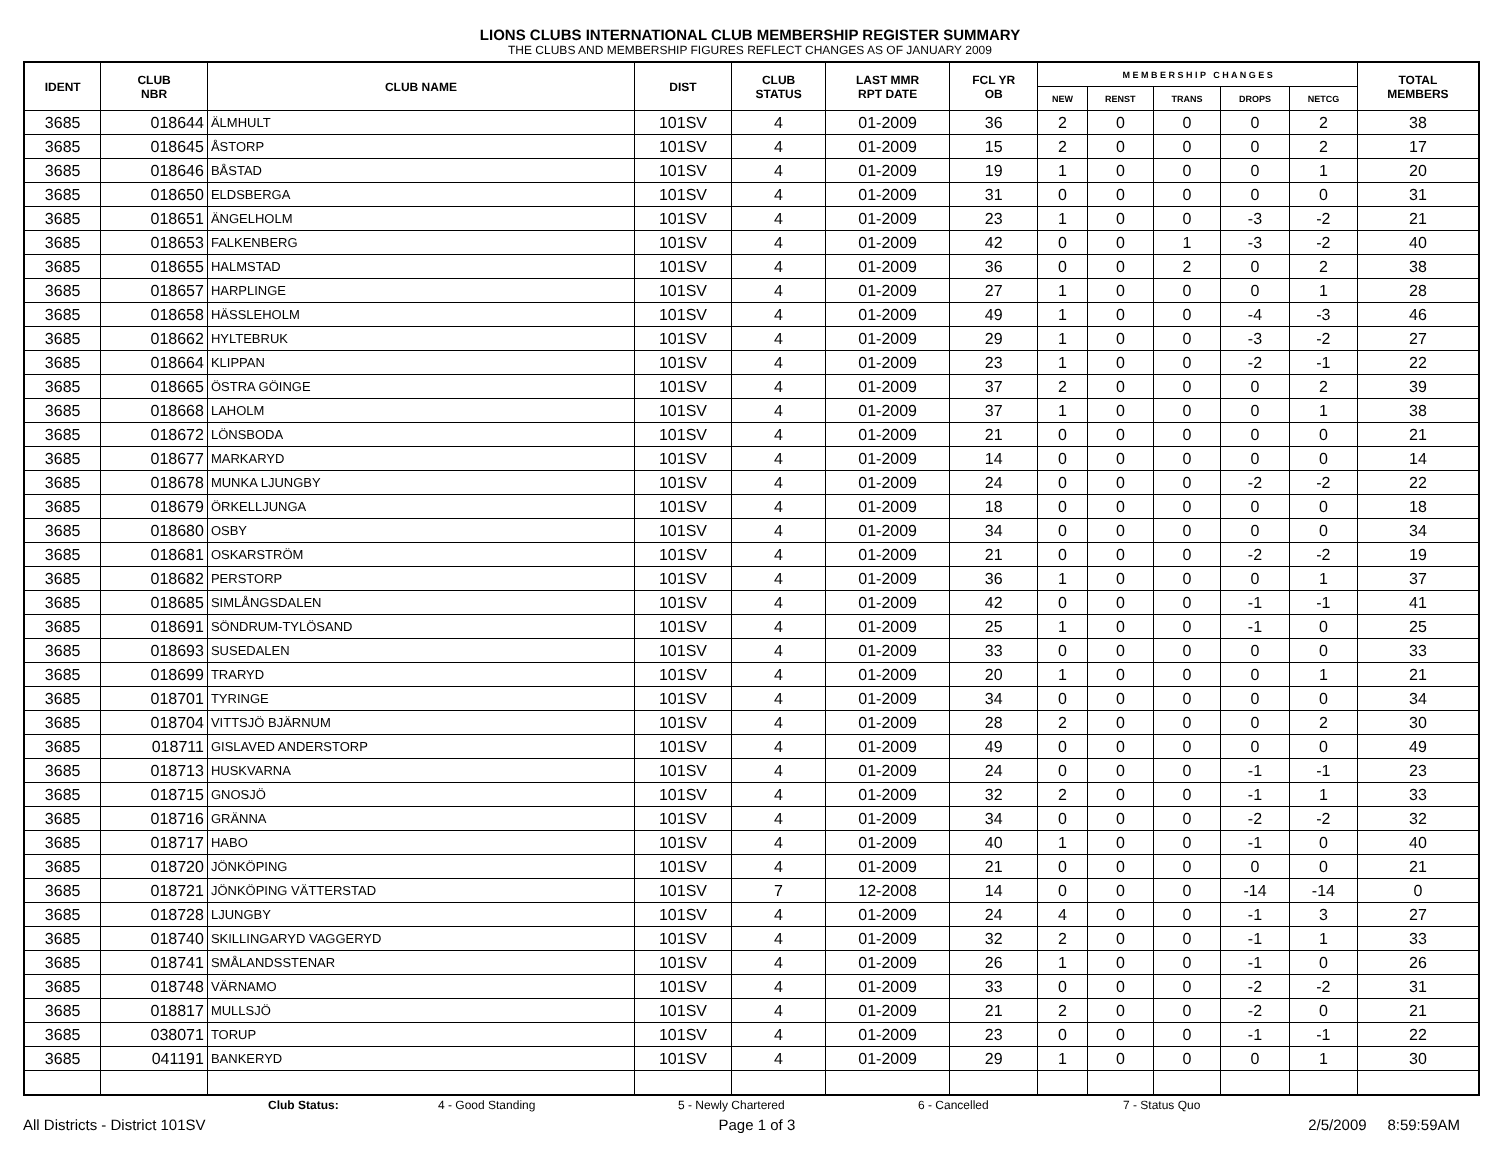LIONS CLUBS INTERNATIONAL CLUB MEMBERSHIP REGISTER SUMMARY
THE CLUBS AND MEMBERSHIP FIGURES REFLECT CHANGES AS OF JANUARY 2009
| IDENT | CLUB NBR | CLUB NAME | DIST | CLUB STATUS | LAST MMR RPT DATE | FCL YR OB | M E M B E R S H I P C H A N G E S | | | | | TOTAL MEMBERS |
| --- | --- | --- | --- | --- | --- | --- | --- | --- | --- | --- | --- | --- |
| | | | | | | | NEW | RENST | TRANS | DROPS | NETCG | |
| 3685 | 018644 | ÄLMHULT | 101SV | 4 | 01-2009 | 36 | 2 | 0 | 0 | 0 | 2 | 38 |
| 3685 | 018645 | ÅSTORP | 101SV | 4 | 01-2009 | 15 | 2 | 0 | 0 | 0 | 2 | 17 |
| 3685 | 018646 | BÅSTAD | 101SV | 4 | 01-2009 | 19 | 1 | 0 | 0 | 0 | 1 | 20 |
| 3685 | 018650 | ELDSBERGA | 101SV | 4 | 01-2009 | 31 | 0 | 0 | 0 | 0 | 0 | 31 |
| 3685 | 018651 | ÄNGELHOLM | 101SV | 4 | 01-2009 | 23 | 1 | 0 | 0 | -3 | -2 | 21 |
| 3685 | 018653 | FALKENBERG | 101SV | 4 | 01-2009 | 42 | 0 | 0 | 1 | -3 | -2 | 40 |
| 3685 | 018655 | HALMSTAD | 101SV | 4 | 01-2009 | 36 | 0 | 0 | 2 | 0 | 2 | 38 |
| 3685 | 018657 | HARPLINGE | 101SV | 4 | 01-2009 | 27 | 1 | 0 | 0 | 0 | 1 | 28 |
| 3685 | 018658 | HÄSSLEHOLM | 101SV | 4 | 01-2009 | 49 | 1 | 0 | 0 | -4 | -3 | 46 |
| 3685 | 018662 | HYLTEBRUK | 101SV | 4 | 01-2009 | 29 | 1 | 0 | 0 | -3 | -2 | 27 |
| 3685 | 018664 | KLIPPAN | 101SV | 4 | 01-2009 | 23 | 1 | 0 | 0 | -2 | -1 | 22 |
| 3685 | 018665 | ÖSTRA GÖINGE | 101SV | 4 | 01-2009 | 37 | 2 | 0 | 0 | 0 | 2 | 39 |
| 3685 | 018668 | LAHOLM | 101SV | 4 | 01-2009 | 37 | 1 | 0 | 0 | 0 | 1 | 38 |
| 3685 | 018672 | LÖNSBODA | 101SV | 4 | 01-2009 | 21 | 0 | 0 | 0 | 0 | 0 | 21 |
| 3685 | 018677 | MARKARYD | 101SV | 4 | 01-2009 | 14 | 0 | 0 | 0 | 0 | 0 | 14 |
| 3685 | 018678 | MUNKA LJUNGBY | 101SV | 4 | 01-2009 | 24 | 0 | 0 | 0 | -2 | -2 | 22 |
| 3685 | 018679 | ÖRKELLJUNGA | 101SV | 4 | 01-2009 | 18 | 0 | 0 | 0 | 0 | 0 | 18 |
| 3685 | 018680 | OSBY | 101SV | 4 | 01-2009 | 34 | 0 | 0 | 0 | 0 | 0 | 34 |
| 3685 | 018681 | OSKARSTRÖM | 101SV | 4 | 01-2009 | 21 | 0 | 0 | 0 | -2 | -2 | 19 |
| 3685 | 018682 | PERSTORP | 101SV | 4 | 01-2009 | 36 | 1 | 0 | 0 | 0 | 1 | 37 |
| 3685 | 018685 | SIMLÅNGSDALEN | 101SV | 4 | 01-2009 | 42 | 0 | 0 | 0 | -1 | -1 | 41 |
| 3685 | 018691 | SÖNDRUM-TYLÖSAND | 101SV | 4 | 01-2009 | 25 | 1 | 0 | 0 | -1 | 0 | 25 |
| 3685 | 018693 | SUSEDALEN | 101SV | 4 | 01-2009 | 33 | 0 | 0 | 0 | 0 | 0 | 33 |
| 3685 | 018699 | TRARYD | 101SV | 4 | 01-2009 | 20 | 1 | 0 | 0 | 0 | 1 | 21 |
| 3685 | 018701 | TYRINGE | 101SV | 4 | 01-2009 | 34 | 0 | 0 | 0 | 0 | 0 | 34 |
| 3685 | 018704 | VITTSJÖ BJÄRNUM | 101SV | 4 | 01-2009 | 28 | 2 | 0 | 0 | 0 | 2 | 30 |
| 3685 | 018711 | GISLAVED ANDERSTORP | 101SV | 4 | 01-2009 | 49 | 0 | 0 | 0 | 0 | 0 | 49 |
| 3685 | 018713 | HUSKVARNA | 101SV | 4 | 01-2009 | 24 | 0 | 0 | 0 | -1 | -1 | 23 |
| 3685 | 018715 | GNOSJÖ | 101SV | 4 | 01-2009 | 32 | 2 | 0 | 0 | -1 | 1 | 33 |
| 3685 | 018716 | GRÄNNA | 101SV | 4 | 01-2009 | 34 | 0 | 0 | 0 | -2 | -2 | 32 |
| 3685 | 018717 | HABO | 101SV | 4 | 01-2009 | 40 | 1 | 0 | 0 | -1 | 0 | 40 |
| 3685 | 018720 | JÖNKÖPING | 101SV | 4 | 01-2009 | 21 | 0 | 0 | 0 | 0 | 0 | 21 |
| 3685 | 018721 | JÖNKÖPING VÄTTERSTAD | 101SV | 7 | 12-2008 | 14 | 0 | 0 | 0 | -14 | -14 | 0 |
| 3685 | 018728 | LJUNGBY | 101SV | 4 | 01-2009 | 24 | 4 | 0 | 0 | -1 | 3 | 27 |
| 3685 | 018740 | SKILLINGARYD VAGGERYD | 101SV | 4 | 01-2009 | 32 | 2 | 0 | 0 | -1 | 1 | 33 |
| 3685 | 018741 | SMÅLANDSSTENAR | 101SV | 4 | 01-2009 | 26 | 1 | 0 | 0 | -1 | 0 | 26 |
| 3685 | 018748 | VÄRNAMO | 101SV | 4 | 01-2009 | 33 | 0 | 0 | 0 | -2 | -2 | 31 |
| 3685 | 018817 | MULLSJÖ | 101SV | 4 | 01-2009 | 21 | 2 | 0 | 0 | -2 | 0 | 21 |
| 3685 | 038071 | TORUP | 101SV | 4 | 01-2009 | 23 | 0 | 0 | 0 | -1 | -1 | 22 |
| 3685 | 041191 | BANKERYD | 101SV | 4 | 01-2009 | 29 | 1 | 0 | 0 | 0 | 1 | 30 |
Club Status: 4 - Good Standing 5 - Newly Chartered 6 - Cancelled 7 - Status Quo
All Districts - District 101SV Page 1 of 3 2/5/2009 8:59:59AM